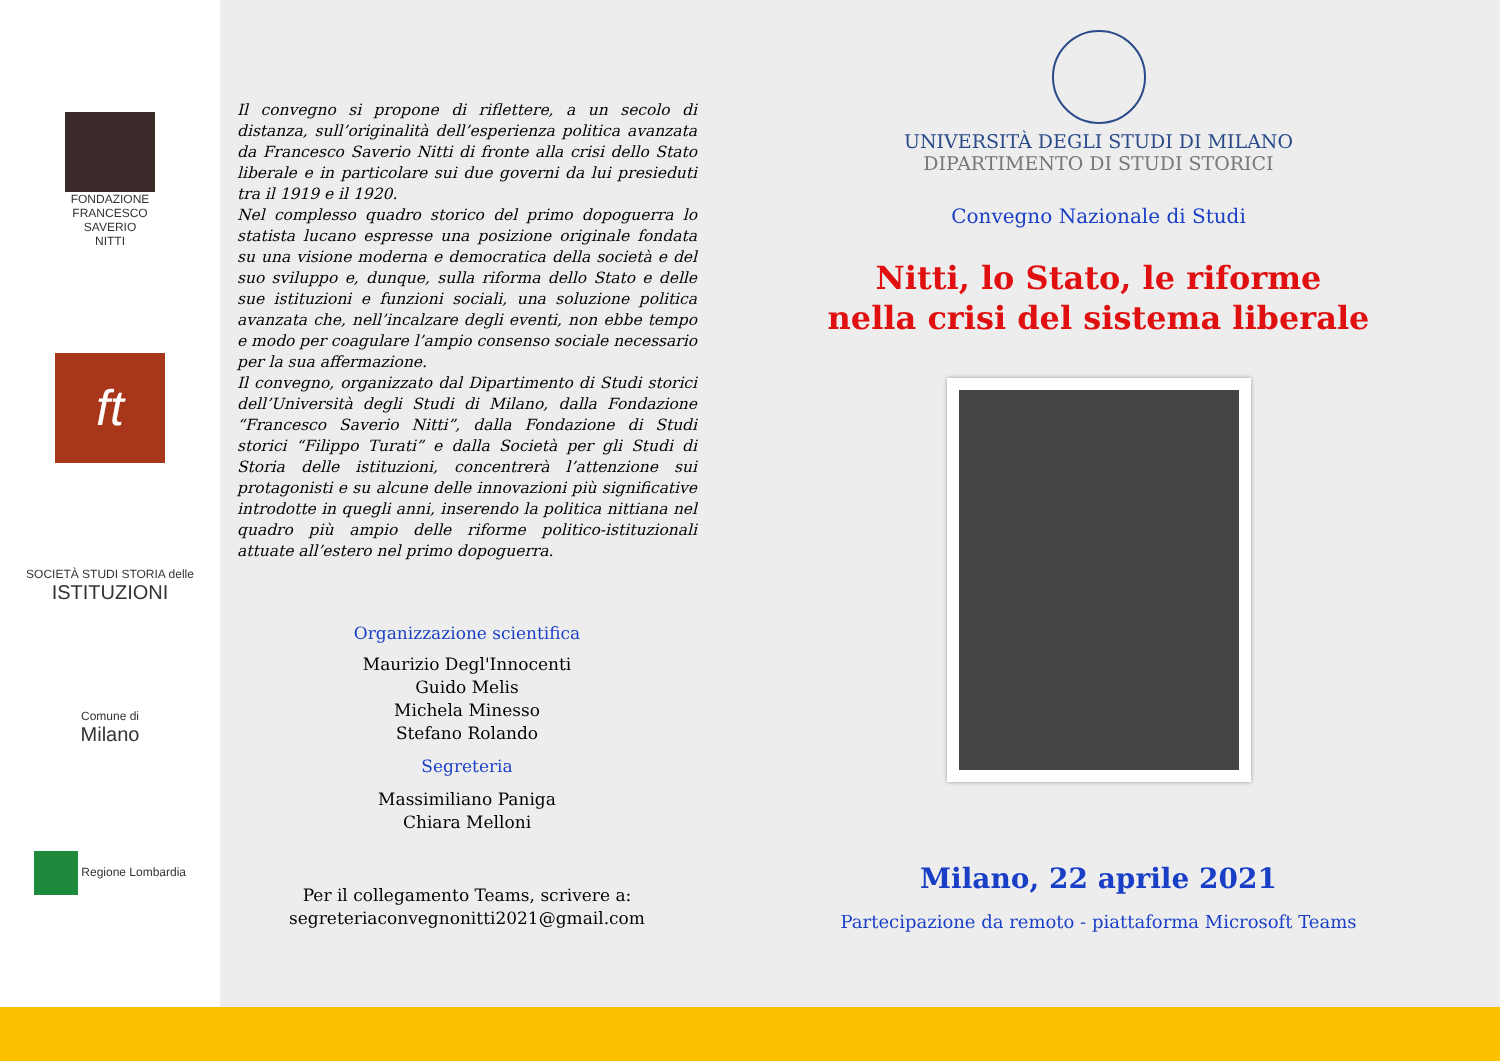FONDAZIONE
FRANCESCO
SAVERIO
NITTI
ft
SOCIETÀ STUDI STORIA delle
ISTITUZIONI
Comune di
Milano
Regione Lombardia
Il convegno si propone di riflettere, a un secolo di distanza, sull’originalità dell’esperienza politica avanzata da Francesco Saverio Nitti di fronte alla crisi dello Stato liberale e in particolare sui due governi da lui presieduti tra il 1919 e il 1920.
Nel complesso quadro storico del primo dopoguerra lo statista lucano espresse una posizione originale fondata su una visione moderna e democratica della società e del suo sviluppo e, dunque, sulla riforma dello Stato e delle sue istituzioni e funzioni sociali, una soluzione politica avanzata che, nell’incalzare degli eventi, non ebbe tempo e modo per coagulare l’ampio consenso sociale necessario per la sua affermazione.
Il convegno, organizzato dal Dipartimento di Studi storici dell’Università degli Studi di Milano, dalla Fondazione “Francesco Saverio Nitti”, dalla Fondazione di Studi storici “Filippo Turati” e dalla Società per gli Studi di Storia delle istituzioni, concentrerà l’attenzione sui protagonisti e su alcune delle innovazioni più significative introdotte in quegli anni, inserendo la politica nittiana nel quadro più ampio delle riforme politico-istituzionali attuate all’estero nel primo dopoguerra.
Organizzazione scientifica
Maurizio Degl'Innocenti
Guido Melis
Michela Minesso
Stefano Rolando
Segreteria
Massimiliano Paniga
Chiara Melloni
Per il collegamento Teams, scrivere a:
segreteriaconvegnonitti2021@gmail.com
UNIVERSITÀ DEGLI STUDI DI MILANO
DIPARTIMENTO DI STUDI STORICI
Convegno Nazionale di Studi
Nitti, lo Stato, le riforme
nella crisi del sistema liberale
Milano, 22 aprile 2021
Partecipazione da remoto - piattaforma Microsoft Teams